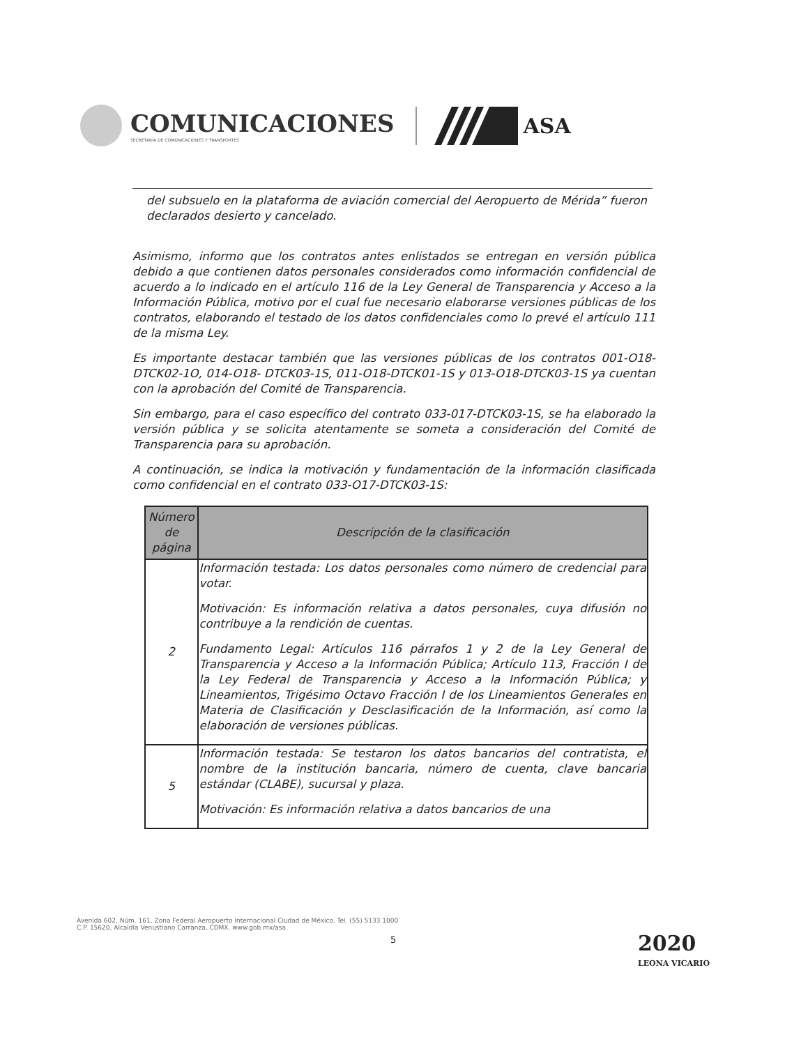COMUNICACIONES
SECRETARÍA DE COMUNICACIONES Y TRANSPORTES
ASA
del subsuelo en la plataforma de aviación comercial del Aeropuerto de Mérida” fueron declarados desierto y cancelado.
Asimismo, informo que los contratos antes enlistados se entregan en versión pública debido a que contienen datos personales considerados como información confidencial de acuerdo a lo indicado en el artículo 116 de la Ley General de Transparencia y Acceso a la Información Pública, motivo por el cual fue necesario elaborarse versiones públicas de los contratos, elaborando el testado de los datos confidenciales como lo prevé el artículo 111 de la misma Ley.
Es importante destacar también que las versiones públicas de los contratos 001-O18-DTCK02-1O, 014-O18- DTCK03-1S, 011-O18-DTCK01-1S y 013-O18-DTCK03-1S ya cuentan con la aprobación del Comité de Transparencia.
Sin embargo, para el caso específico del contrato 033-017-DTCK03-1S, se ha elaborado la versión pública y se solicita atentamente se someta a consideración del Comité de Transparencia para su aprobación.
A continuación, se indica la motivación y fundamentación de la información clasificada como confidencial en el contrato 033-O17-DTCK03-1S:
| Número de página | Descripción de la clasificación |
| --- | --- |
| 2 | Información testada: Los datos personales como número de credencial para votar. Motivación: Es información relativa a datos personales, cuya difusión no contribuye a la rendición de cuentas. Fundamento Legal: Artículos 116 párrafos 1 y 2 de la Ley General de Transparencia y Acceso a la Información Pública; Artículo 113, Fracción I de la Ley Federal de Transparencia y Acceso a la Información Pública; y Lineamientos, Trigésimo Octavo Fracción I de los Lineamientos Generales en Materia de Clasificación y Desclasificación de la Información, así como la elaboración de versiones públicas. |
| 5 | Información testada: Se testaron los datos bancarios del contratista, el nombre de la institución bancaria, número de cuenta, clave bancaria estándar (CLABE), sucursal y plaza. Motivación: Es información relativa a datos bancarios de una |
Avenida 602, Núm. 161, Zona Federal Aeropuerto Internacional Ciudad de México. Tel. (55) 5133 1000
C.P. 15620, Alcaldía Venustiano Carranza, CDMX. www.gob.mx/asa
5
2020
LEONA VICARIO